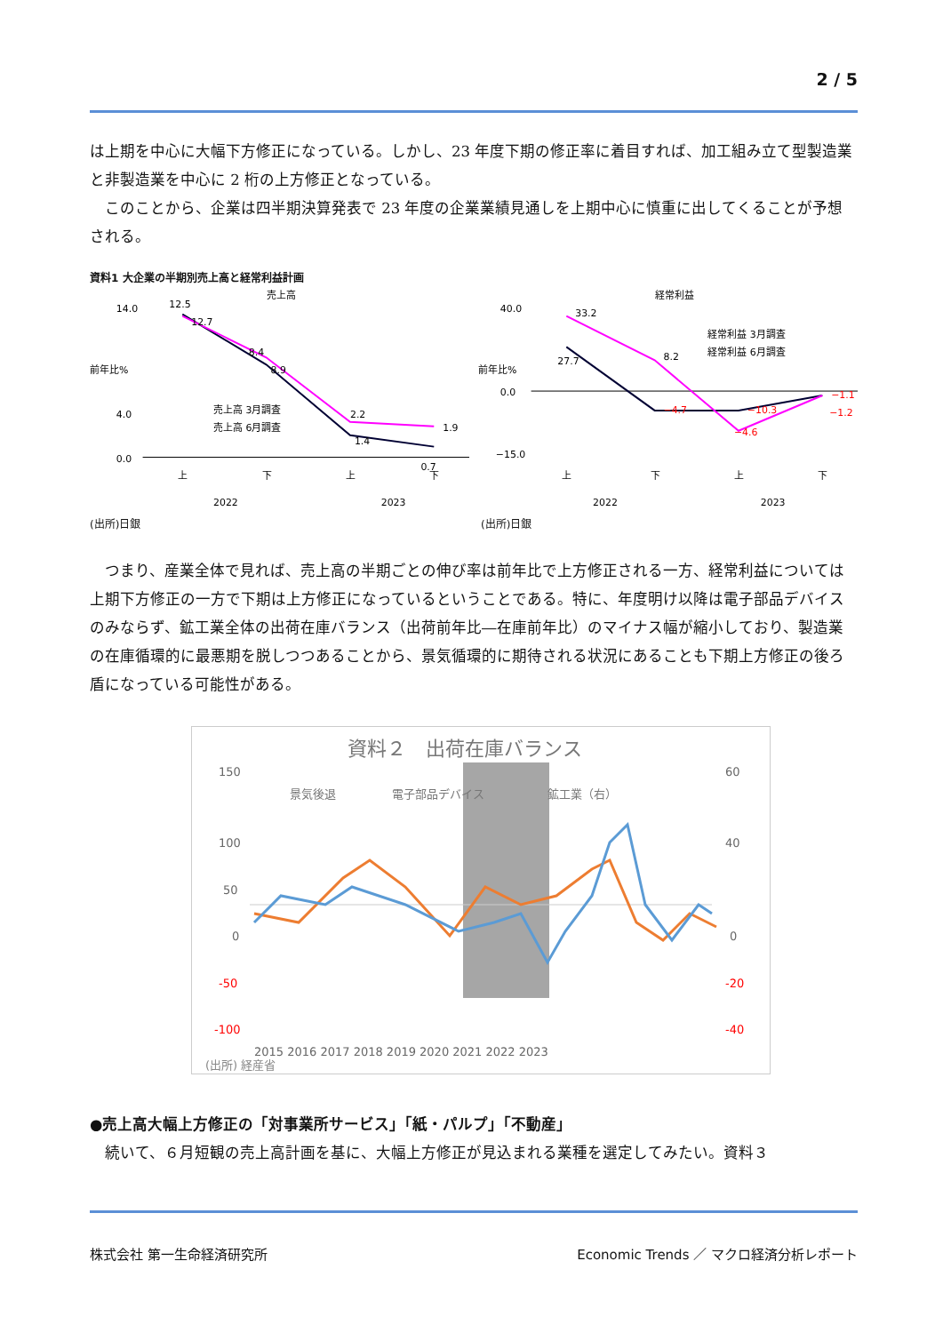2 / 5
は上期を中心に大幅下方修正になっている。しかし、23 年度下期の修正率に着目すれば、加工組み立て型製造業と非製造業を中心に 2 桁の上方修正となっている。
　このことから、企業は四半期決算発表で 23 年度の企業業績見通しを上期中心に慎重に出してくることが予想される。
資料1 大企業の半期別売上高と経常利益計画
売上高
前年比%
14.0
4.0
0.0
12.5
12.7
8.4
8.9
2.2
1.4
1.9
0.7
売上高 3月調査
売上高 6月調査
上
下
上
下
2022
2023
経常利益
前年比%
40.0
0.0
−15.0
33.2
27.7
8.2
−4.7
−10.3
−4.6
−1.1
−1.2
経常利益 3月調査
経常利益 6月調査
上
下
上
下
2022
2023
(出所)日銀 (出所)日銀
　つまり、産業全体で見れば、売上高の半期ごとの伸び率は前年比で上方修正される一方、経常利益については上期下方修正の一方で下期は上方修正になっているということである。特に、年度明け以降は電子部品デバイスのみならず、鉱工業全体の出荷在庫バランス（出荷前年比―在庫前年比）のマイナス幅が縮小しており、製造業の在庫循環的に最悪期を脱しつつあることから、景気循環的に期待される状況にあることも下期上方修正の後ろ盾になっている可能性がある。
資料２　出荷在庫バランス
150
100
50
0
-50
-100
60
40
0
-20
-40
景気後退
電子部品デバイス
鉱工業（右）
2015 2016 2017 2018 2019 2020 2021 2022 2023
(出所) 経産省
●売上高大幅上方修正の「対事業所サービス」「紙・パルプ」「不動産」
　続いて、６月短観の売上高計画を基に、大幅上方修正が見込まれる業種を選定してみたい。資料３
株式会社 第一生命経済研究所
Economic Trends ／ マクロ経済分析レポート